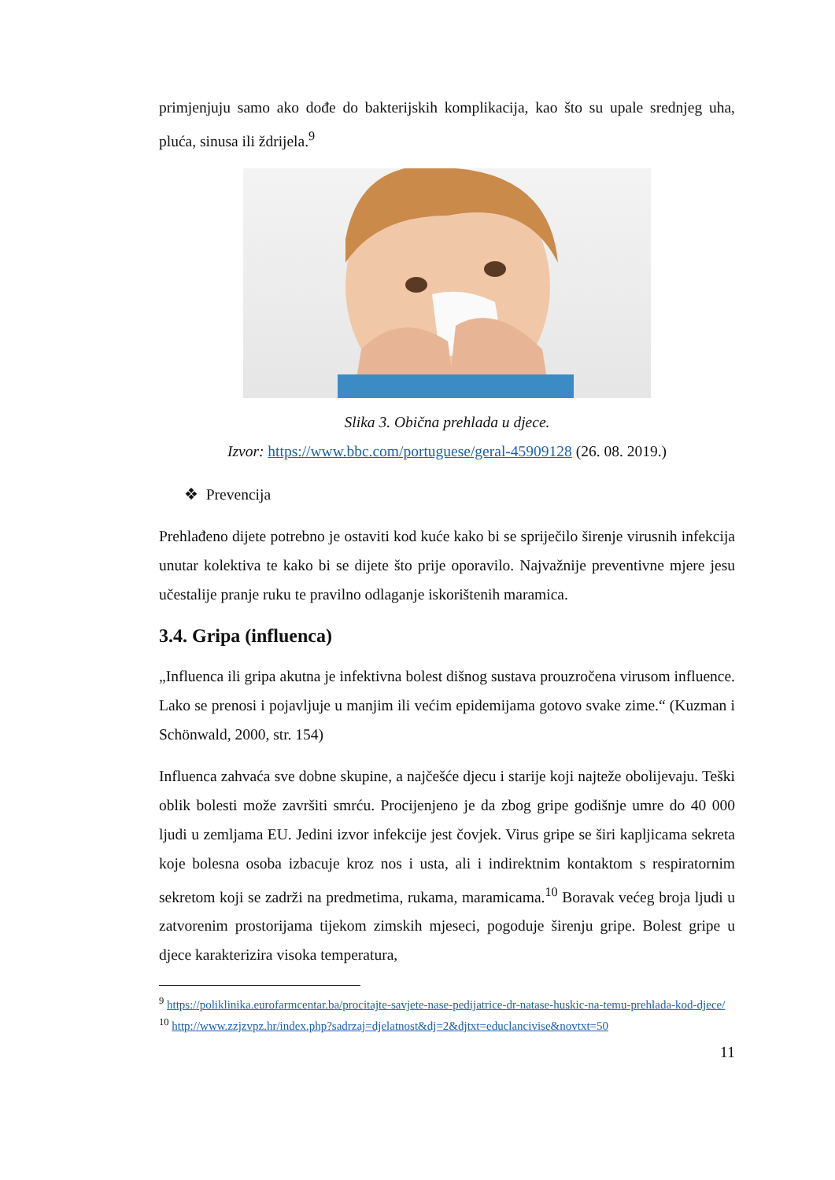primjenjuju samo ako dođe do bakterijskih komplikacija, kao što su upale srednjeg uha, pluća, sinusa ili ždrijela.<sup>9</sup>
Slika 3. Obična prehlada u djece.
Izvor: https://www.bbc.com/portuguese/geral-45909128 (26. 08. 2019.)
❖ Prevencija
Prehlađeno dijete potrebno je ostaviti kod kuće kako bi se spriječilo širenje virusnih infekcija unutar kolektiva te kako bi se dijete što prije oporavilo. Najvažnije preventivne mjere jesu učestalije pranje ruku te pravilno odlaganje iskorištenih maramica.
3.4. Gripa (influenca)
„Influenca ili gripa akutna je infektivna bolest dišnog sustava prouzročena virusom influence. Lako se prenosi i pojavljuje u manjim ili većim epidemijama gotovo svake zime.“ (Kuzman i Schönwald, 2000, str. 154)
Influenca zahvaća sve dobne skupine, a najčešće djecu i starije koji najteže obolijevaju. Teški oblik bolesti može završiti smrću. Procijenjeno je da zbog gripe godišnje umre do 40 000 ljudi u zemljama EU. Jedini izvor infekcije jest čovjek. Virus gripe se širi kapljicama sekreta koje bolesna osoba izbacuje kroz nos i usta, ali i indirektnim kontaktom s respiratornim sekretom koji se zadrži na predmetima, rukama, maramicama.<sup>10</sup> Boravak većeg broja ljudi u zatvorenim prostorijama tijekom zimskih mjeseci, pogoduje širenju gripe. Bolest gripe u djece karakterizira visoka temperatura,
<sup>9</sup> https://poliklinika.eurofarmcentar.ba/procitajte-savjete-nase-pedijatrice-dr-natase-huskic-na-temu-prehlada-kod-djece/
<sup>10</sup> http://www.zzjzvpz.hr/index.php?sadrzaj=djelatnost&dj=2&djtxt=educlancivise&novtxt=50
11